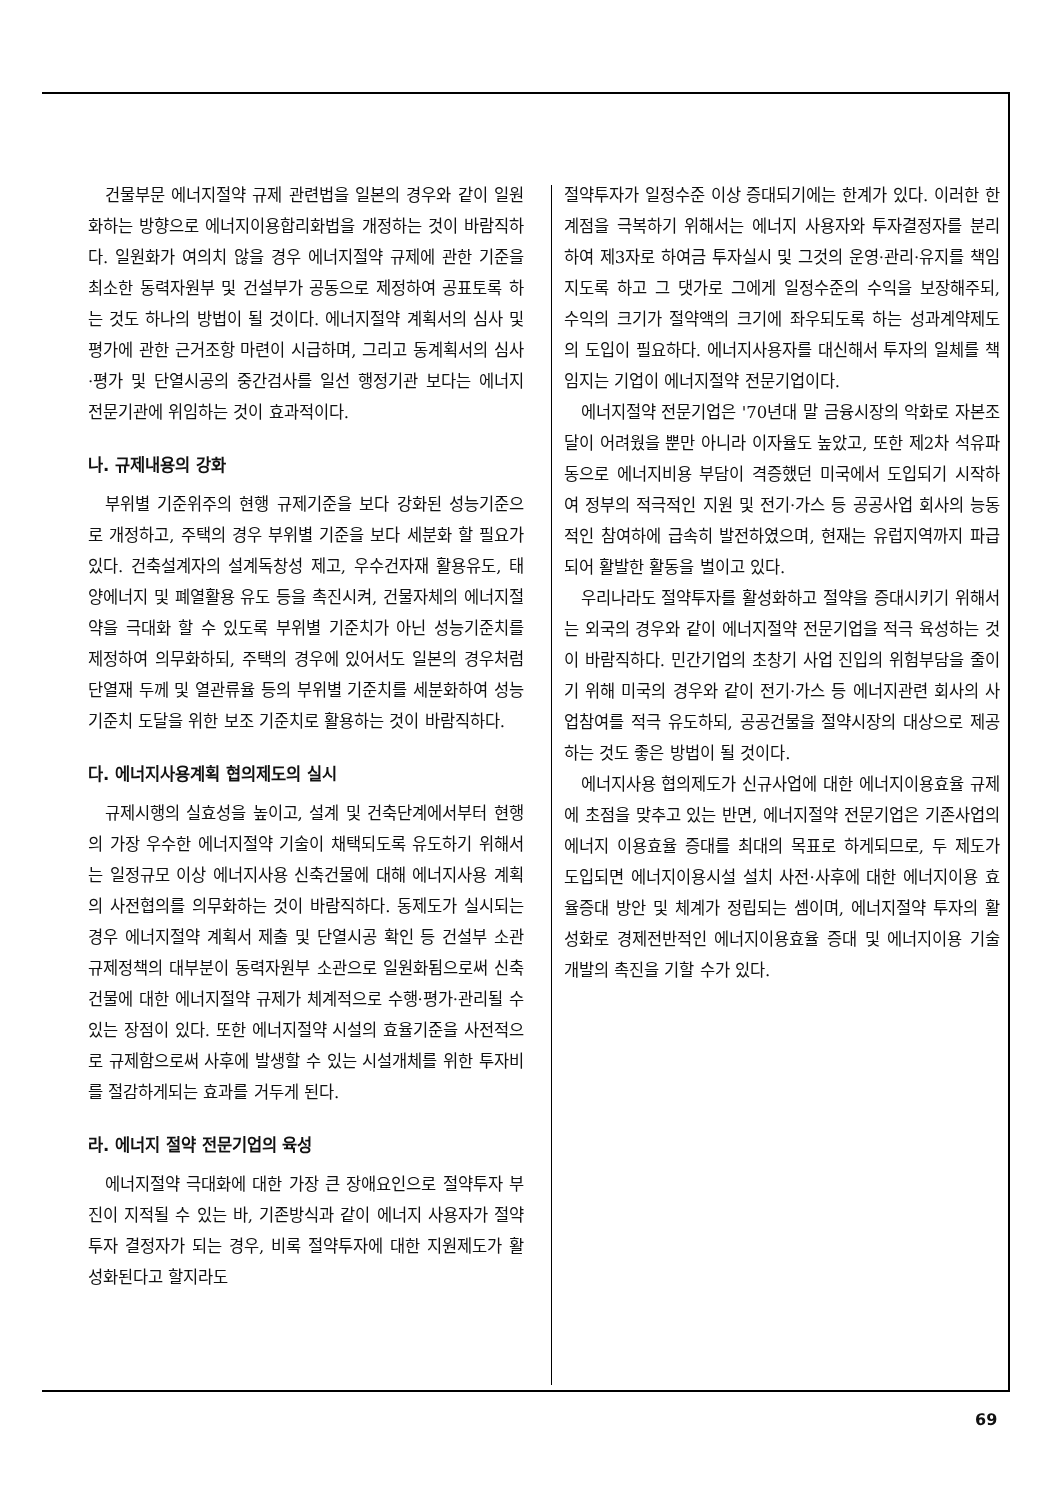건물부문 에너지절약 규제 관련법을 일본의 경우와 같이 일원화하는 방향으로 에너지이용합리화법을 개정하는 것이 바람직하다. 일원화가 여의치 않을 경우 에너지절약 규제에 관한 기준을 최소한 동력자원부 및 건설부가 공동으로 제정하여 공표토록 하는 것도 하나의 방법이 될 것이다. 에너지절약 계획서의 심사 및 평가에 관한 근거조항 마련이 시급하며, 그리고 동계획서의 심사·평가 및 단열시공의 중간검사를 일선 행정기관 보다는 에너지 전문기관에 위임하는 것이 효과적이다.
나. 규제내용의 강화
부위별 기준위주의 현행 규제기준을 보다 강화된 성능기준으로 개정하고, 주택의 경우 부위별 기준을 보다 세분화 할 필요가 있다. 건축설계자의 설계독창성 제고, 우수건자재 활용유도, 태양에너지 및 폐열활용 유도 등을 촉진시켜, 건물자체의 에너지절약을 극대화 할 수 있도록 부위별 기준치가 아닌 성능기준치를 제정하여 의무화하되, 주택의 경우에 있어서도 일본의 경우처럼 단열재 두께 및 열관류율 등의 부위별 기준치를 세분화하여 성능기준치 도달을 위한 보조 기준치로 활용하는 것이 바람직하다.
다. 에너지사용계획 협의제도의 실시
규제시행의 실효성을 높이고, 설계 및 건축단계에서부터 현행의 가장 우수한 에너지절약 기술이 채택되도록 유도하기 위해서는 일정규모 이상 에너지사용 신축건물에 대해 에너지사용 계획의 사전협의를 의무화하는 것이 바람직하다. 동제도가 실시되는 경우 에너지절약 계획서 제출 및 단열시공 확인 등 건설부 소관 규제정책의 대부분이 동력자원부 소관으로 일원화됨으로써 신축건물에 대한 에너지절약 규제가 체계적으로 수행·평가·관리될 수 있는 장점이 있다. 또한 에너지절약 시설의 효율기준을 사전적으로 규제함으로써 사후에 발생할 수 있는 시설개체를 위한 투자비를 절감하게되는 효과를 거두게 된다.
라. 에너지 절약 전문기업의 육성
에너지절약 극대화에 대한 가장 큰 장애요인으로 절약투자 부진이 지적될 수 있는 바, 기존방식과 같이 에너지 사용자가 절약투자 결정자가 되는 경우, 비록 절약투자에 대한 지원제도가 활성화된다고 할지라도
절약투자가 일정수준 이상 증대되기에는 한계가 있다. 이러한 한계점을 극복하기 위해서는 에너지 사용자와 투자결정자를 분리하여 제3자로 하여금 투자실시 및 그것의 운영·관리·유지를 책임지도록 하고 그 댓가로 그에게 일정수준의 수익을 보장해주되, 수익의 크기가 절약액의 크기에 좌우되도록 하는 성과계약제도의 도입이 필요하다. 에너지사용자를 대신해서 투자의 일체를 책임지는 기업이 에너지절약 전문기업이다.
에너지절약 전문기업은 '70년대 말 금융시장의 악화로 자본조달이 어려웠을 뿐만 아니라 이자율도 높았고, 또한 제2차 석유파동으로 에너지비용 부담이 격증했던 미국에서 도입되기 시작하여 정부의 적극적인 지원 및 전기·가스 등 공공사업 회사의 능동적인 참여하에 급속히 발전하였으며, 현재는 유럽지역까지 파급되어 활발한 활동을 벌이고 있다.
우리나라도 절약투자를 활성화하고 절약을 증대시키기 위해서는 외국의 경우와 같이 에너지절약 전문기업을 적극 육성하는 것이 바람직하다. 민간기업의 초창기 사업 진입의 위험부담을 줄이기 위해 미국의 경우와 같이 전기·가스 등 에너지관련 회사의 사업참여를 적극 유도하되, 공공건물을 절약시장의 대상으로 제공하는 것도 좋은 방법이 될 것이다.
에너지사용 협의제도가 신규사업에 대한 에너지이용효율 규제에 초점을 맞추고 있는 반면, 에너지절약 전문기업은 기존사업의 에너지 이용효율 증대를 최대의 목표로 하게되므로, 두 제도가 도입되면 에너지이용시설 설치 사전·사후에 대한 에너지이용 효율증대 방안 및 체계가 정립되는 셈이며, 에너지절약 투자의 활성화로 경제전반적인 에너지이용효율 증대 및 에너지이용 기술개발의 촉진을 기할 수가 있다.
69